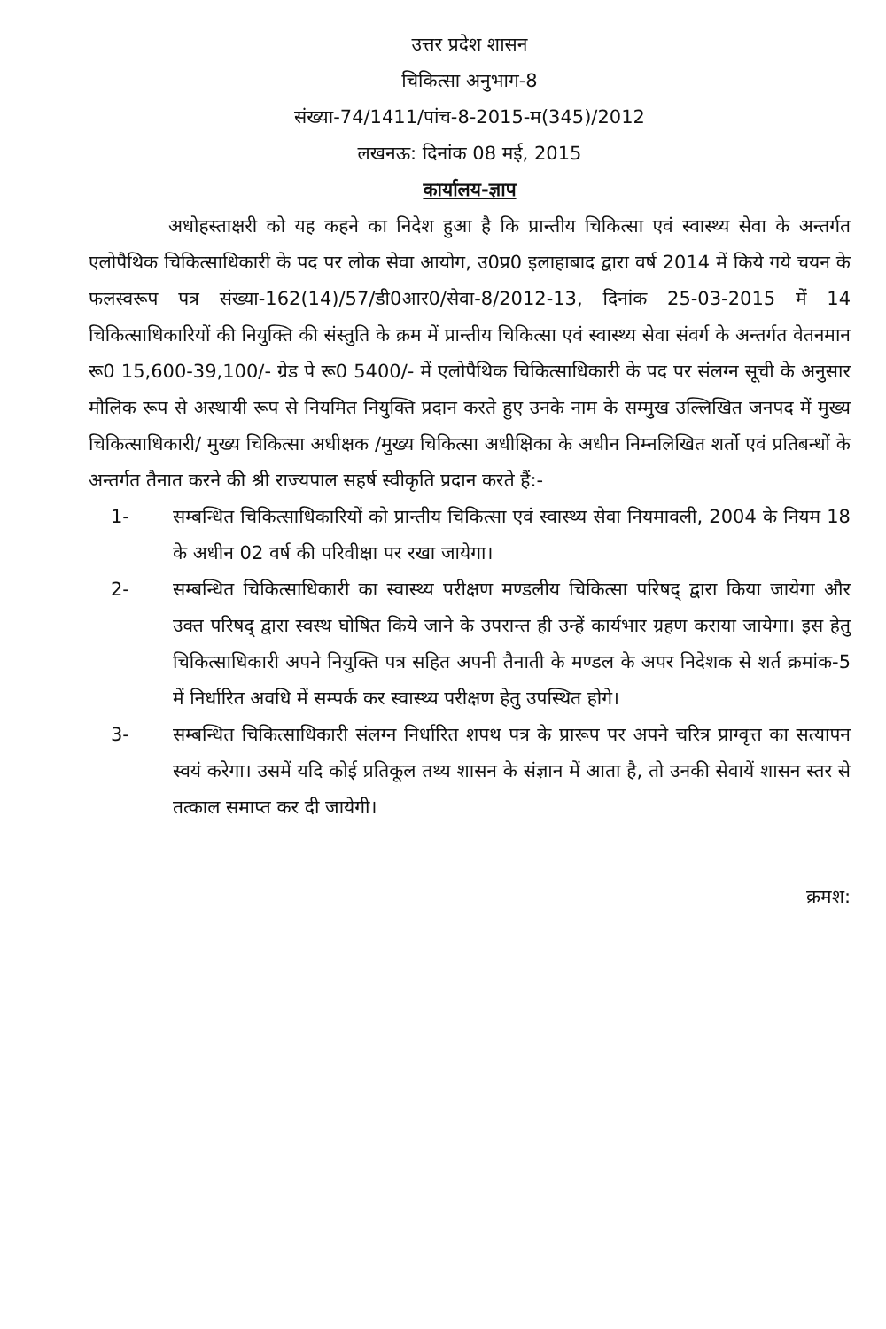उत्तर प्रदेश शासन
चिकित्सा अनुभाग-8
संख्या-74/1411/पांच-8-2015-म(345)/2012
लखनऊ: दिनांक 08 मई, 2015
कार्यालय-ज्ञाप
अधोहस्ताक्षरी को यह कहने का निदेश हुआ है कि प्रान्तीय चिकित्सा एवं स्वास्थ्य सेवा के अन्तर्गत एलोपैथिक चिकित्साधिकारी के पद पर लोक सेवा आयोग, उ0प्र0 इलाहाबाद द्वारा वर्ष 2014 में किये गये चयन के फलस्वरूप पत्र संख्या-162(14)/57/डी0आर0/सेवा-8/2012-13, दिनांक 25-03-2015 में 14 चिकित्साधिकारियों की नियुक्ति की संस्तुति के क्रम में प्रान्तीय चिकित्सा एवं स्वास्थ्य सेवा संवर्ग के अन्तर्गत वेतनमान रू0 15,600-39,100/- ग्रेड पे रू0 5400/- में एलोपैथिक चिकित्साधिकारी के पद पर संलग्न सूची के अनुसार मौलिक रूप से अस्थायी रूप से नियमित नियुक्ति प्रदान करते हुए उनके नाम के सम्मुख उल्लिखित जनपद में मुख्य चिकित्साधिकारी/ मुख्य चिकित्सा अधीक्षक /मुख्य चिकित्सा अधीक्षिका के अधीन निम्नलिखित शर्तो एवं प्रतिबन्धों के अन्तर्गत तैनात करने की श्री राज्यपाल सहर्ष स्वीकृति प्रदान करते हैं:-
1- सम्बन्धित चिकित्साधिकारियों को प्रान्तीय चिकित्सा एवं स्वास्थ्य सेवा नियमावली, 2004 के नियम 18 के अधीन 02 वर्ष की परिवीक्षा पर रखा जायेगा।
2- सम्बन्धित चिकित्साधिकारी का स्वास्थ्य परीक्षण मण्डलीय चिकित्सा परिषद् द्वारा किया जायेगा और उक्त परिषद् द्वारा स्वस्थ घोषित किये जाने के उपरान्त ही उन्हें कार्यभार ग्रहण कराया जायेगा। इस हेतु चिकित्साधिकारी अपने नियुक्ति पत्र सहित अपनी तैनाती के मण्डल के अपर निदेशक से शर्त क्रमांक-5 में निर्धारित अवधि में सम्पर्क कर स्वास्थ्य परीक्षण हेतु उपस्थित होगे।
3- सम्बन्धित चिकित्साधिकारी संलग्न निर्धारित शपथ पत्र के प्रारूप पर अपने चरित्र प्राग्वृत्त का सत्यापन स्वयं करेगा। उसमें यदि कोई प्रतिकूल तथ्य शासन के संज्ञान में आता है, तो उनकी सेवायें शासन स्तर से तत्काल समाप्त कर दी जायेगी।
क्रमश: